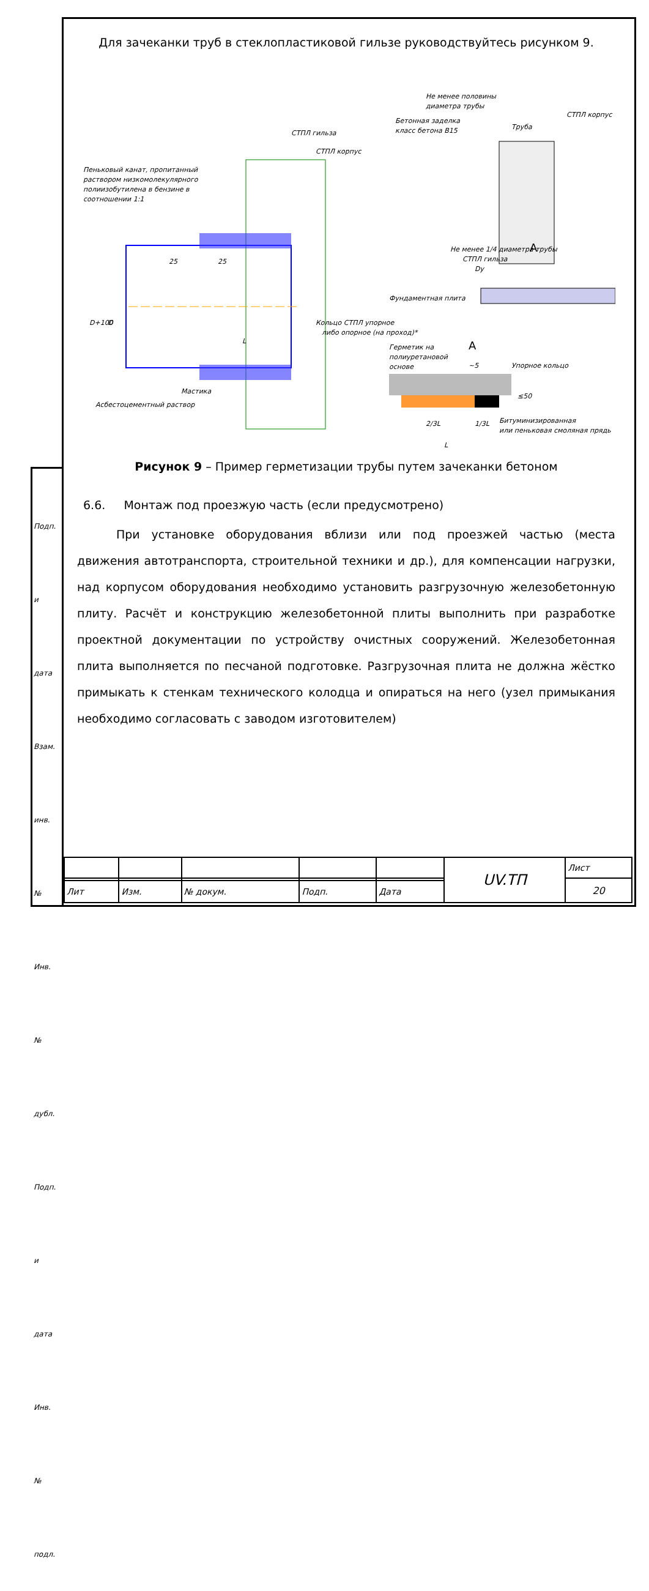Для зачеканки труб в стеклопластиковой гильзе руководствуйтесь рисунком 9.
Пеньковый канат, пропитанный
раствором низкомолекулярного
полиизобутилена в бензине в
соотношении 1:1
СТПЛ гильза
СТПЛ корпус
Мастика
Асбестоцементный раствор
25
25
L
D+100
D
Кольцо СТПЛ упорное
либо опорное (на проход)*
Не менее половины
диаметра трубы
Бетонная заделка
класс бетона В15
Труба
СТПЛ корпус
Не менее 1/4 диаметра трубы
СТПЛ гильза
Dy
A
Фундаментная плита
Герметик на
полиуретановой
основе
A
~5
Упорное кольцо
≤50
2/3L
1/3L
L
Битуминизированная
или пеньковая смоляная прядь
Рисунок 9 – Пример герметизации трубы путем зачеканки бетоном
6.6. Монтаж под проезжую часть (если предусмотрено)
При установке оборудования вблизи или под проезжей частью (места движения автотранспорта, строительной техники и др.), для компенсации нагрузки, над корпусом оборудования необходимо установить разгрузочную железобетонную плиту. Расчёт и конструкцию железобетонной плиты выполнить при разработке проектной документации по устройству очистных сооружений. Железобетонная плита выполняется по песчаной подготовке. Разгрузочная плита не должна жёстко примыкать к стенкам технического колодца и опираться на него (узел примыкания необходимо согласовать с заводом изготовителем)
Подп. и дата
Взам. инв. №
Инв. № дубл.
Подп. и дата
Инв. № подл.
| | | | | | UV.ТП | Лист |
| | | | | | | 20 |
| Лит | Изм. | № докум. | Подп. | Дата | | |